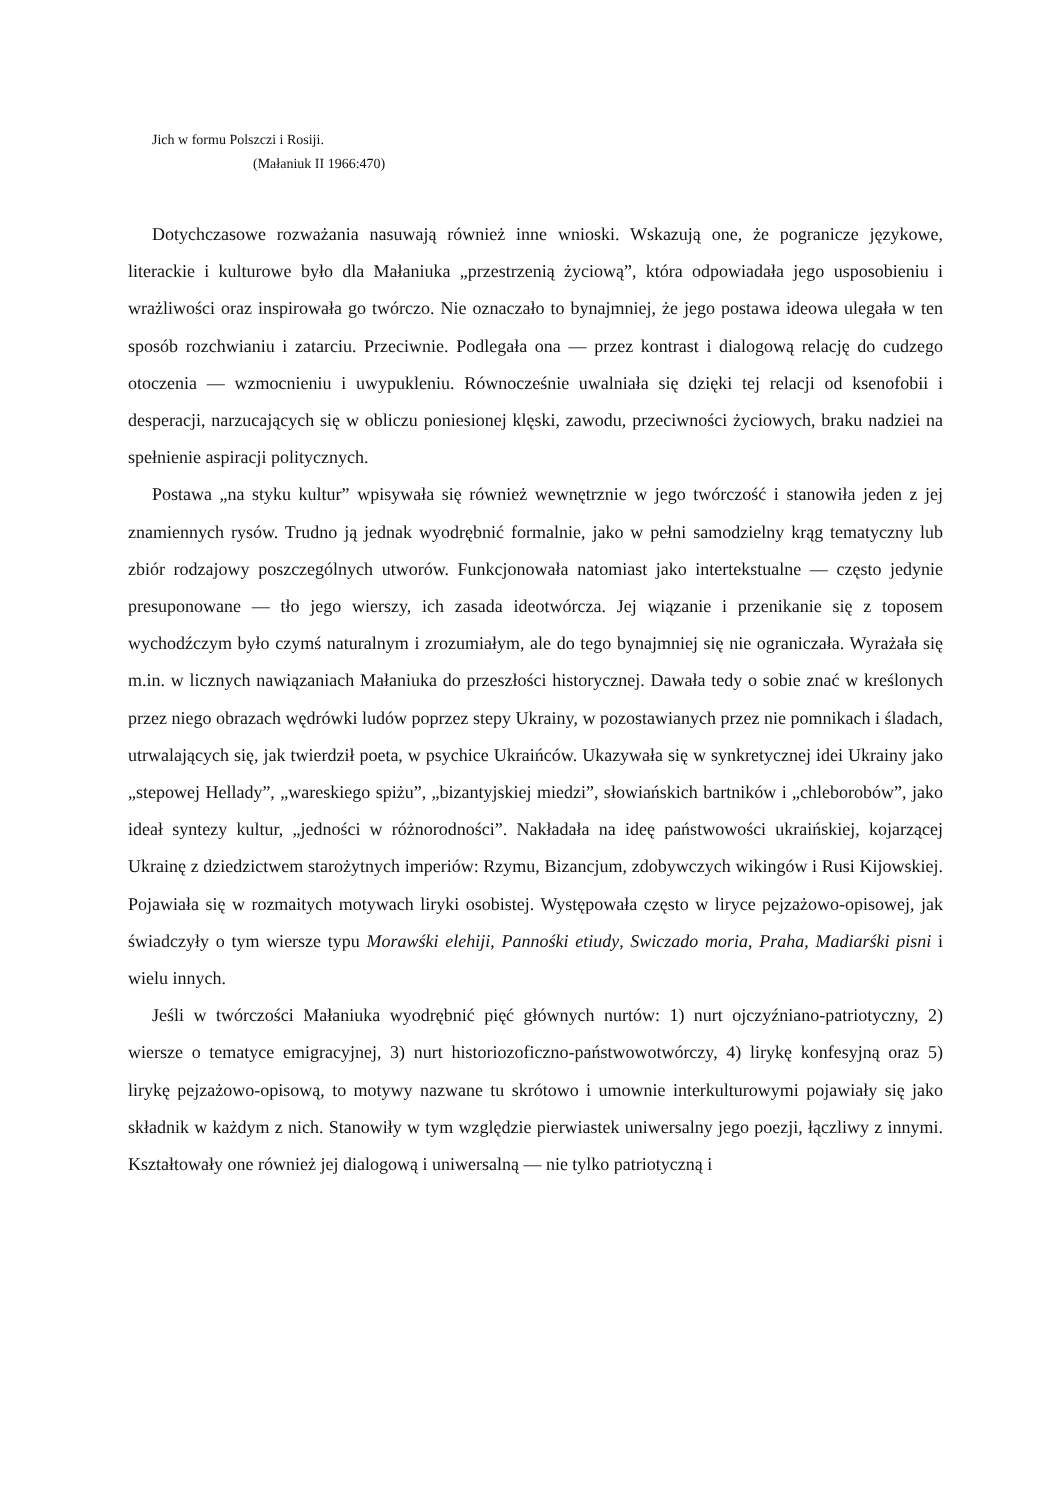Jich w formu Polszczi i Rosiji.
(Małaniuk II 1966:470)
Dotychczasowe rozważania nasuwają również inne wnioski. Wskazują one, że pogranicze językowe, literackie i kulturowe było dla Małaniuka „przestrzenią życiową”, która odpowiadała jego usposobieniu i wrażliwości oraz inspirowała go twórczo. Nie oznaczało to bynajmniej, że jego postawa ideowa ulegała w ten sposób rozchwianiu i zatarciu. Przeciwnie. Podlegała ona — przez kontrast i dialogową relację do cudzego otoczenia — wzmocnieniu i uwypukleniu. Równocześnie uwalniała się dzięki tej relacji od ksenofobii i desperacji, narzucających się w obliczu poniesionej klęski, zawodu, przeciwności życiowych, braku nadziei na spełnienie aspiracji politycznych.
Postawa „na styku kultur” wpisywała się również wewnętrznie w jego twórczość i stanowiła jeden z jej znamiennych rysów. Trudno ją jednak wyodrębnić formalnie, jako w pełni samodzielny krąg tematyczny lub zbiór rodzajowy poszczególnych utworów. Funkcjonowała natomiast jako intertekstualne — często jedynie presuponowane — tło jego wierszy, ich zasada ideotwórcza. Jej wiązanie i przenikanie się z toposem wychodźczym było czymś naturalnym i zrozumiałym, ale do tego bynajmniej się nie ograniczała. Wyrażała się m.in. w licznych nawiązaniach Małaniuka do przeszłości historycznej. Dawała tedy o sobie znać w kreślonych przez niego obrazach wędrówki ludów poprzez stepy Ukrainy, w pozostawianych przez nie pomnikach i śladach, utrwalających się, jak twierdził poeta, w psychice Ukraińców. Ukazywała się w synkretycznej idei Ukrainy jako „stepowej Hellady”, „wareskiego spiżu”, „bizantyjskiej miedzi”, słowiańskich bartników i „chleborobów”, jako ideał syntezy kultur, „jedności w różnorodności”. Nakładała na ideę państwowości ukraińskiej, kojarzącej Ukrainę z dziedzictwem starożytnych imperiów: Rzymu, Bizancjum, zdobywczych wikingów i Rusi Kijowskiej. Pojawiała się w rozmaitych motywach liryki osobistej. Występowała często w liryce pejzażowo-opisowej, jak świadczyły o tym wiersze typu Morawśki elehiji, Pannośki etiudy, Swiczado moria, Praha, Madiarśki pisni i wielu innych.
Jeśli w twórczości Małaniuka wyodrębnić pięć głównych nurtów: 1) nurt ojczyźniano-patriotyczny, 2) wiersze o tematyce emigracyjnej, 3) nurt historiozoficzno-państwowotwórczy, 4) lirykę konfesyjną oraz 5) lirykę pejzażowo-opisową, to motywy nazwane tu skrótowo i umownie interkulturowymi pojawiały się jako składnik w każdym z nich. Stanowiły w tym względzie pierwiastek uniwersalny jego poezji, łączliwy z innymi. Kształtowały one również jej dialogową i uniwersalną — nie tylko patriotyczną i